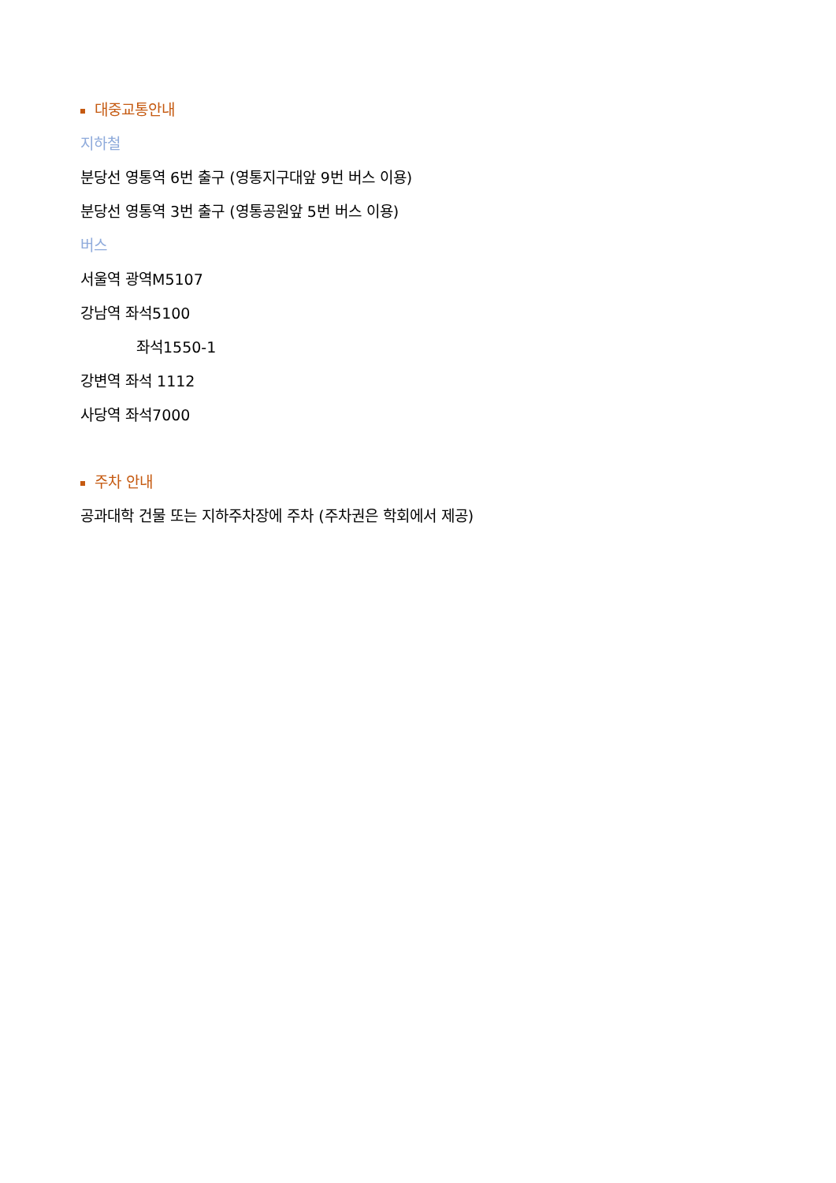대중교통안내
지하철
분당선 영통역 6번 출구 (영통지구대앞 9번 버스 이용)
분당선 영통역 3번 출구 (영통공원앞 5번 버스 이용)
버스
서울역 광역M5107
강남역 좌석5100
좌석1550-1
강변역 좌석 1112
사당역 좌석7000
주차 안내
공과대학 건물 또는 지하주차장에 주차 (주차권은 학회에서 제공)